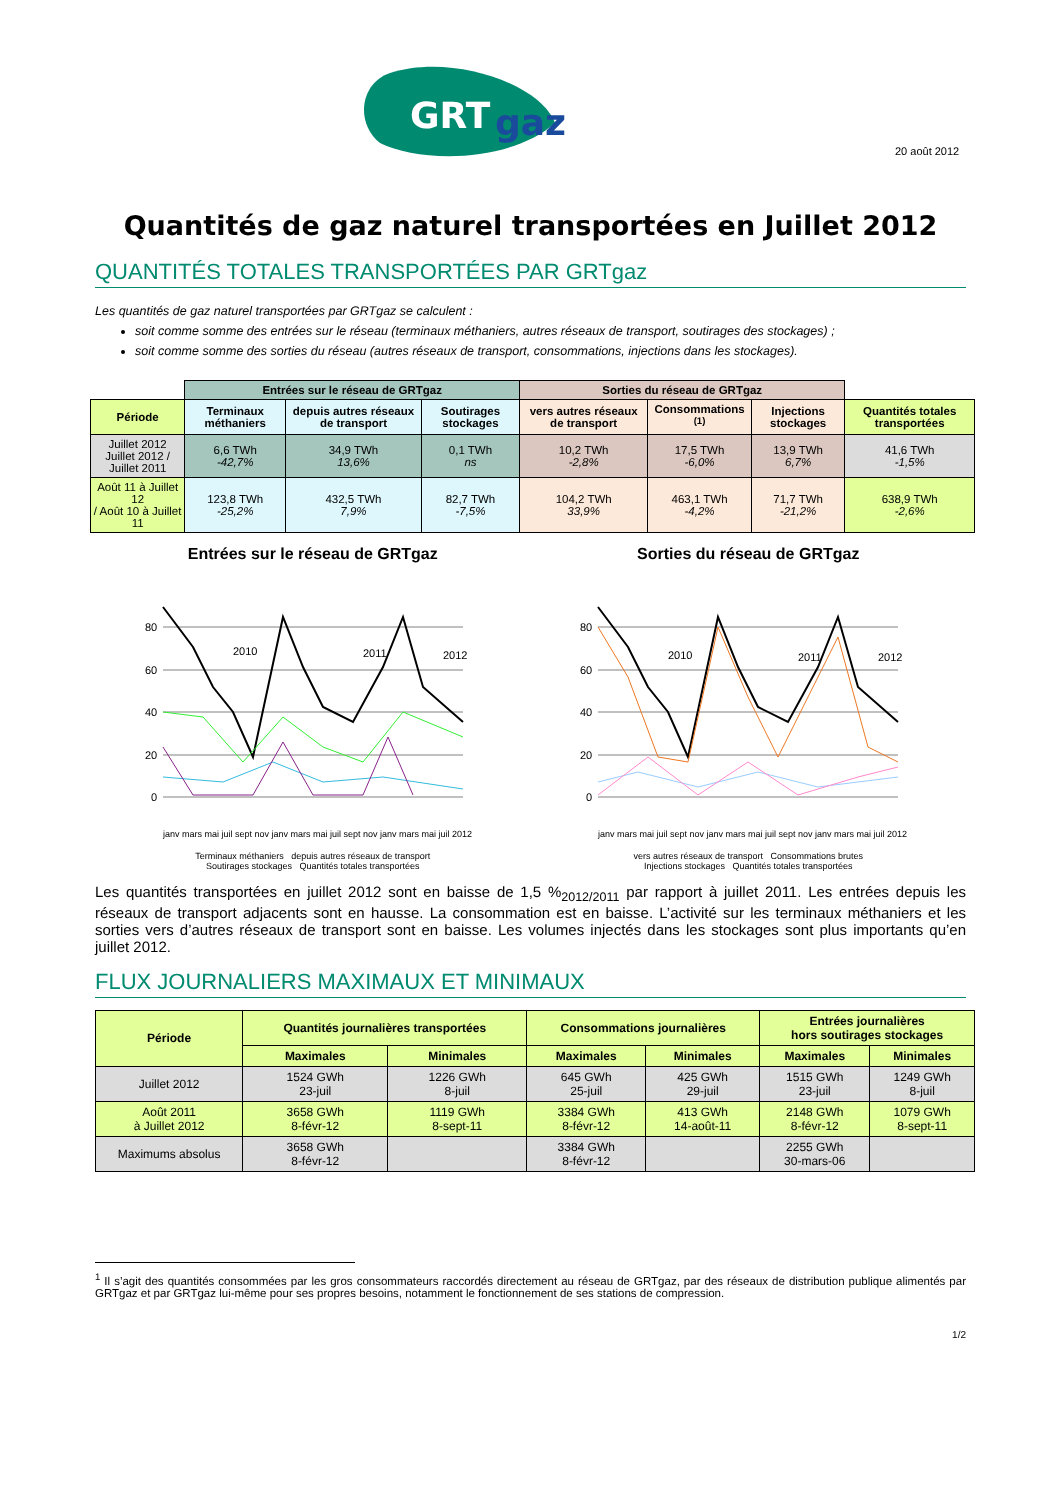GRT
gaz
20 août 2012
Quantités de gaz naturel transportées en Juillet 2012
QUANTITÉS TOTALES TRANSPORTÉES PAR GRTgaz
Les quantités de gaz naturel transportées par GRTgaz se calculent :
soit comme somme des entrées sur le réseau (terminaux méthaniers, autres réseaux de transport, soutirages des stockages) ;
soit comme somme des sorties du réseau (autres réseaux de transport, consommations, injections dans les stockages).
| | Entrées sur le réseau de GRTgaz | | | Sorties du réseau de GRTgaz | | | |
| Période | Terminaux méthaniers | depuis autres réseaux de transport | Soutirages stockages | vers autres réseaux de transport | Consommations <sup>(1)</sup> | Injections stockages | Quantités totales transportées |
| Juillet 2012 Juillet 2012 / Juillet 2011 | 6,6 TWh -42,7% | 34,9 TWh 13,6% | 0,1 TWh ns | 10,2 TWh -2,8% | 17,5 TWh -6,0% | 13,9 TWh 6,7% | 41,6 TWh -1,5% |
| Août 11 à Juillet 12 / Août 10 à Juillet 11 | 123,8 TWh -25,2% | 432,5 TWh 7,9% | 82,7 TWh -7,5% | 104,2 TWh 33,9% | 463,1 TWh -4,2% | 71,7 TWh -21,2% | 638,9 TWh -2,6% |
Entrées sur le réseau de GRTgaz
80
60
40
20
0
2010
2011
2012
janv mars mai juil sept nov janv mars mai juil sept nov janv mars mai juil 2012
Terminaux méthaniers depuis autres réseaux de transport
Soutirages stockages Quantités totales transportées
Sorties du réseau de GRTgaz
80
60
40
20
0
2010
2011
2012
janv mars mai juil sept nov janv mars mai juil sept nov janv mars mai juil 2012
vers autres réseaux de transport Consommations brutes
Injections stockages Quantités totales transportées
Les quantités transportées en juillet 2012 sont en baisse de 1,5 %<sub>2012/2011</sub> par rapport à juillet 2011. Les entrées depuis les réseaux de transport adjacents sont en hausse. La consommation est en baisse. L’activité sur les terminaux méthaniers et les sorties vers d’autres réseaux de transport sont en baisse. Les volumes injectés dans les stockages sont plus importants qu’en juillet 2012.
FLUX JOURNALIERS MAXIMAUX ET MINIMAUX
| Période | Quantités journalières transportées | | Consommations journalières | | Entrées journalières hors soutirages stockages | |
| --- | --- | --- | --- | --- | --- | --- |
| | Maximales | Minimales | Maximales | Minimales | Maximales | Minimales |
| Juillet 2012 | 1524 GWh 23-juil | 1226 GWh 8-juil | 645 GWh 25-juil | 425 GWh 29-juil | 1515 GWh 23-juil | 1249 GWh 8-juil |
| Août 2011 à Juillet 2012 | 3658 GWh 8-févr-12 | 1119 GWh 8-sept-11 | 3384 GWh 8-févr-12 | 413 GWh 14-août-11 | 2148 GWh 8-févr-12 | 1079 GWh 8-sept-11 |
| Maximums absolus | 3658 GWh 8-févr-12 | | 3384 GWh 8-févr-12 | | 2255 GWh 30-mars-06 | |
<sup>1</sup> Il s’agit des quantités consommées par les gros consommateurs raccordés directement au réseau de GRTgaz, par des réseaux de distribution publique alimentés par GRTgaz et par GRTgaz lui-même pour ses propres besoins, notamment le fonctionnement de ses stations de compression.
1/2